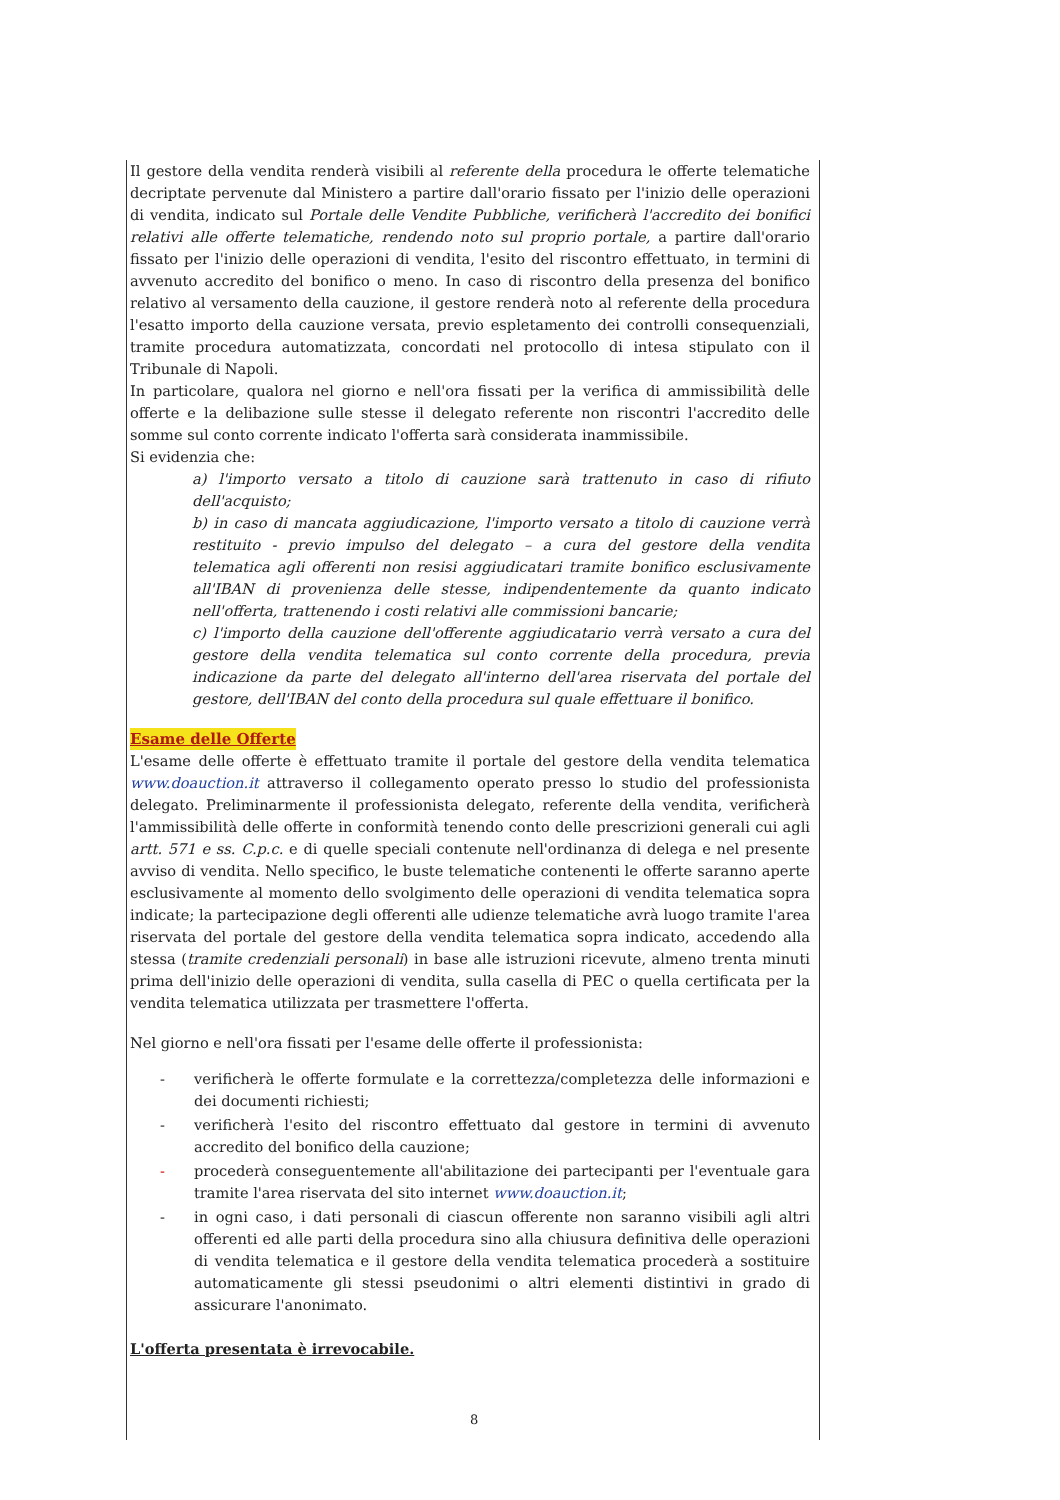Il gestore della vendita renderà visibili al referente della procedura le offerte telematiche decriptate pervenute dal Ministero a partire dall'orario fissato per l'inizio delle operazioni di vendita, indicato sul Portale delle Vendite Pubbliche, verificherà l'accredito dei bonifici relativi alle offerte telematiche, rendendo noto sul proprio portale, a partire dall'orario fissato per l'inizio delle operazioni di vendita, l'esito del riscontro effettuato, in termini di avvenuto accredito del bonifico o meno. In caso di riscontro della presenza del bonifico relativo al versamento della cauzione, il gestore renderà noto al referente della procedura l'esatto importo della cauzione versata, previo espletamento dei controlli consequenziali, tramite procedura automatizzata, concordati nel protocollo di intesa stipulato con il Tribunale di Napoli.
In particolare, qualora nel giorno e nell'ora fissati per la verifica di ammissibilità delle offerte e la delibazione sulle stesse il delegato referente non riscontri l'accredito delle somme sul conto corrente indicato l'offerta sarà considerata inammissibile.
Si evidenzia che:
a) l'importo versato a titolo di cauzione sarà trattenuto in caso di rifiuto dell'acquisto;
b) in caso di mancata aggiudicazione, l'importo versato a titolo di cauzione verrà restituito - previo impulso del delegato – a cura del gestore della vendita telematica agli offerenti non resisi aggiudicatari tramite bonifico esclusivamente all'IBAN di provenienza delle stesse, indipendentemente da quanto indicato nell'offerta, trattenendo i costi relativi alle commissioni bancarie;
c) l'importo della cauzione dell'offerente aggiudicatario verrà versato a cura del gestore della vendita telematica sul conto corrente della procedura, previa indicazione da parte del delegato all'interno dell'area riservata del portale del gestore, dell'IBAN del conto della procedura sul quale effettuare il bonifico.
Esame delle Offerte
L'esame delle offerte è effettuato tramite il portale del gestore della vendita telematica www.doauction.it attraverso il collegamento operato presso lo studio del professionista delegato. Preliminarmente il professionista delegato, referente della vendita, verificherà l'ammissibilità delle offerte in conformità tenendo conto delle prescrizioni generali cui agli artt. 571 e ss. C.p.c. e di quelle speciali contenute nell'ordinanza di delega e nel presente avviso di vendita. Nello specifico, le buste telematiche contenenti le offerte saranno aperte esclusivamente al momento dello svolgimento delle operazioni di vendita telematica sopra indicate; la partecipazione degli offerenti alle udienze telematiche avrà luogo tramite l'area riservata del portale del gestore della vendita telematica sopra indicato, accedendo alla stessa (tramite credenziali personali) in base alle istruzioni ricevute, almeno trenta minuti prima dell'inizio delle operazioni di vendita, sulla casella di PEC o quella certificata per la vendita telematica utilizzata per trasmettere l'offerta.
Nel giorno e nell'ora fissati per l'esame delle offerte il professionista:
- verificherà le offerte formulate e la correttezza/completezza delle informazioni e dei documenti richiesti;
- verificherà l'esito del riscontro effettuato dal gestore in termini di avvenuto accredito del bonifico della cauzione;
- procederà conseguentemente all'abilitazione dei partecipanti per l'eventuale gara tramite l'area riservata del sito internet www.doauction.it;
- in ogni caso, i dati personali di ciascun offerente non saranno visibili agli altri offerenti ed alle parti della procedura sino alla chiusura definitiva delle operazioni di vendita telematica e il gestore della vendita telematica procederà a sostituire automaticamente gli stessi pseudonimi o altri elementi distintivi in grado di assicurare l'anonimato.
L'offerta presentata è irrevocabile.
8